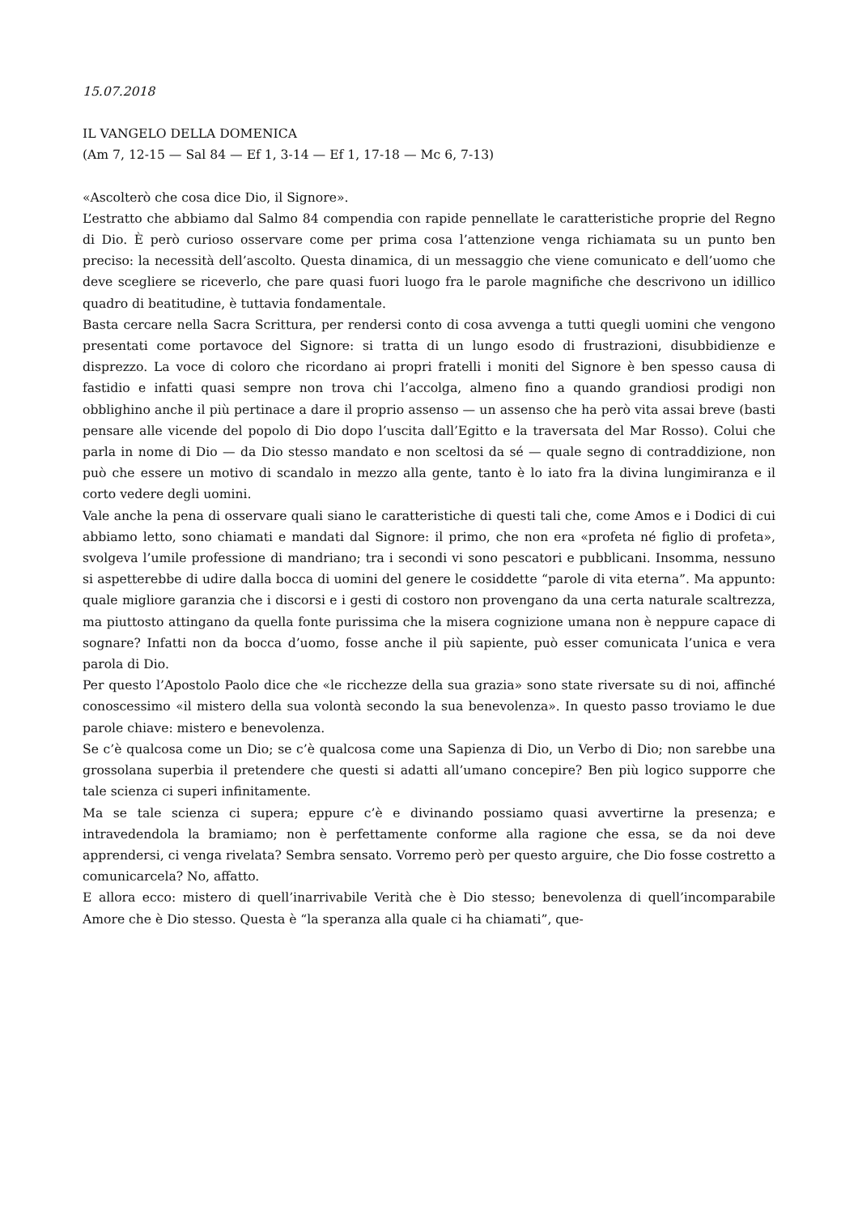15.07.2018
IL VANGELO DELLA DOMENICA
(Am 7, 12-15 — Sal 84 — Ef 1, 3-14 — Ef 1, 17-18 — Mc 6, 7-13)
«Ascolterò che cosa dice Dio, il Signore».
L’estratto che abbiamo dal Salmo 84 compendia con rapide pennellate le caratteristiche proprie del Regno di Dio. È però curioso osservare come per prima cosa l’attenzione venga richiamata su un punto ben preciso: la necessità dell’ascolto. Questa dinamica, di un messaggio che viene comunicato e dell’uomo che deve scegliere se riceverlo, che pare quasi fuori luogo fra le parole magnifiche che descrivono un idillico quadro di beatitudine, è tuttavia fondamentale.
Basta cercare nella Sacra Scrittura, per rendersi conto di cosa avvenga a tutti quegli uomini che vengono presentati come portavoce del Signore: si tratta di un lungo esodo di frustrazioni, disubbidienze e disprezzo. La voce di coloro che ricordano ai propri fratelli i moniti del Signore è ben spesso causa di fastidio e infatti quasi sempre non trova chi l’accolga, almeno fino a quando grandiosi prodigi non obblighino anche il più pertinace a dare il proprio assenso — un assenso che ha però vita assai breve (basti pensare alle vicende del popolo di Dio dopo l’uscita dall’Egitto e la traversata del Mar Rosso). Colui che parla in nome di Dio — da Dio stesso mandato e non sceltosi da sé — quale segno di contraddizione, non può che essere un motivo di scandalo in mezzo alla gente, tanto è lo iato fra la divina lungimiranza e il corto vedere degli uomini.
Vale anche la pena di osservare quali siano le caratteristiche di questi tali che, come Amos e i Dodici di cui abbiamo letto, sono chiamati e mandati dal Signore: il primo, che non era «profeta né figlio di profeta», svolgeva l’umile professione di mandriano; tra i secondi vi sono pescatori e pubblicani. Insomma, nessuno si aspetterebbe di udire dalla bocca di uomini del genere le cosiddette “parole di vita eterna”. Ma appunto: quale migliore garanzia che i discorsi e i gesti di costoro non provengano da una certa naturale scaltrezza, ma piuttosto attingano da quella fonte purissima che la misera cognizione umana non è neppure capace di sognare? Infatti non da bocca d’uomo, fosse anche il più sapiente, può esser comunicata l’unica e vera parola di Dio.
Per questo l’Apostolo Paolo dice che «le ricchezze della sua grazia» sono state riversate su di noi, affinché conoscessimo «il mistero della sua volontà secondo la sua benevolenza». In questo passo troviamo le due parole chiave: mistero e benevolenza.
Se c’è qualcosa come un Dio; se c’è qualcosa come una Sapienza di Dio, un Verbo di Dio; non sarebbe una grossolana superbia il pretendere che questi si adatti all’umano concepire? Ben più logico supporre che tale scienza ci superi infinitamente.
Ma se tale scienza ci supera; eppure c’è e divinando possiamo quasi avvertirne la presenza; e intravedendola la bramiamo; non è perfettamente conforme alla ragione che essa, se da noi deve apprendersi, ci venga rivelata? Sembra sensato. Vorremo però per questo arguire, che Dio fosse costretto a comunicarcela? No, affatto.
E allora ecco: mistero di quell’inarrivabile Verità che è Dio stesso; benevolenza di quell’incomparabile Amore che è Dio stesso. Questa è “la speranza alla quale ci ha chiamati”, que-